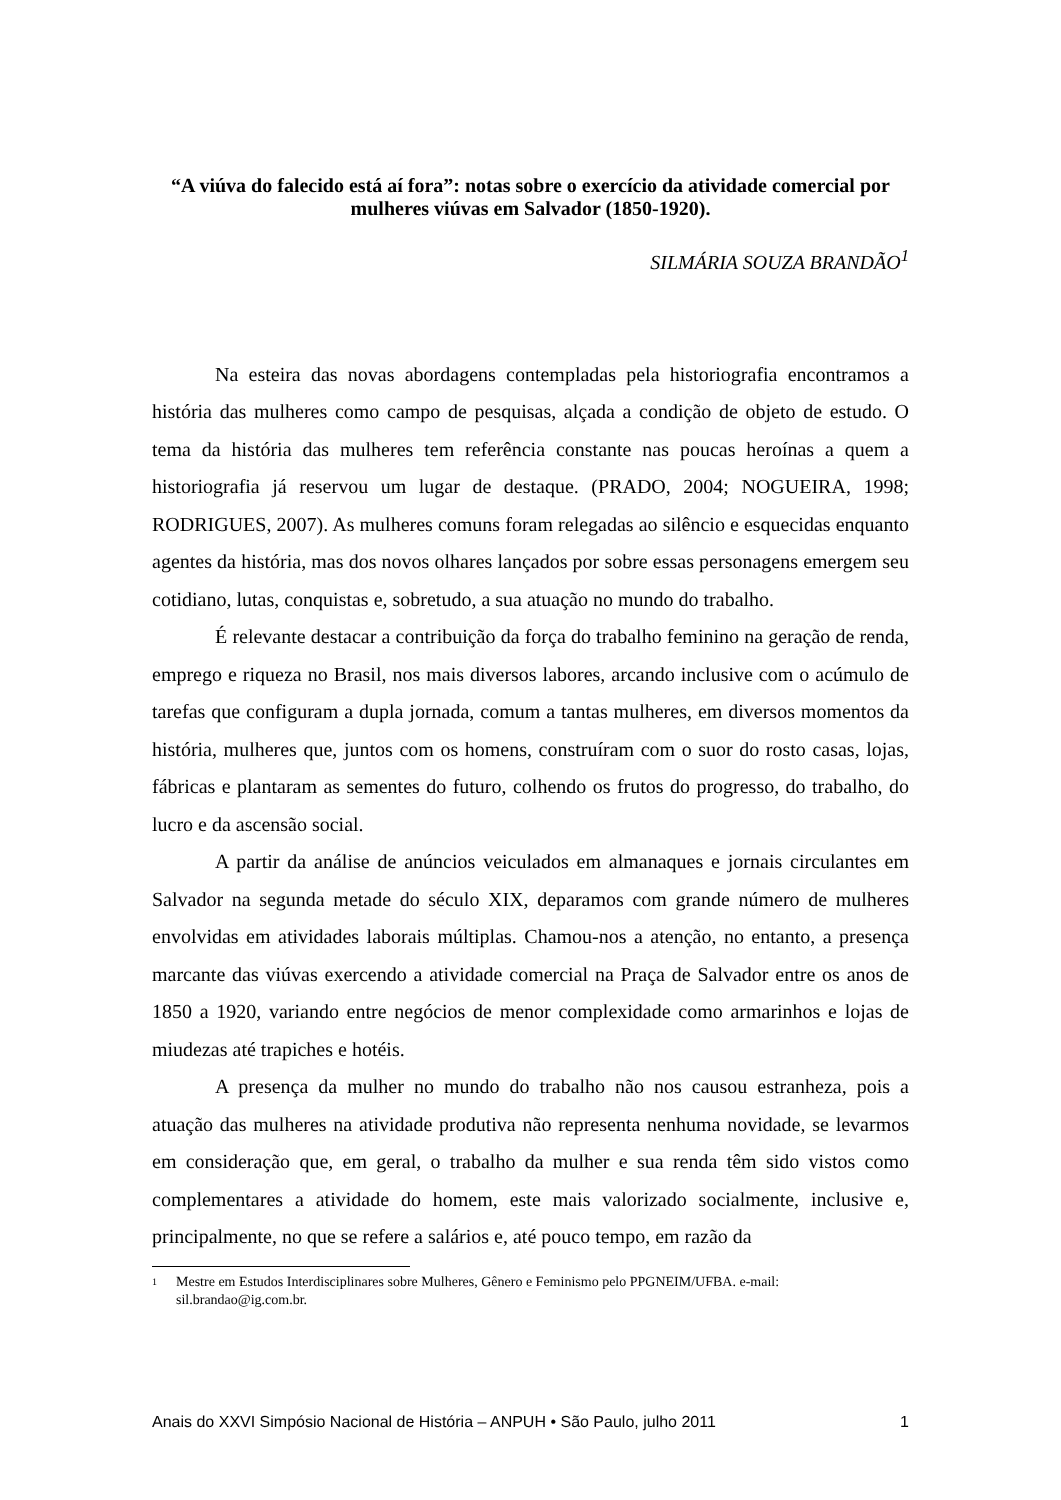“A viúva do falecido está aí fora”: notas sobre o exercício da atividade comercial por mulheres viúvas em Salvador (1850-1920).
SILMÁRIA SOUZA BRANDÃO<sup>1</sup>
Na esteira das novas abordagens contempladas pela historiografia encontramos a história das mulheres como campo de pesquisas, alçada a condição de objeto de estudo. O tema da história das mulheres tem referência constante nas poucas heroínas a quem a historiografia já reservou um lugar de destaque. (PRADO, 2004; NOGUEIRA, 1998; RODRIGUES, 2007). As mulheres comuns foram relegadas ao silêncio e esquecidas enquanto agentes da história, mas dos novos olhares lançados por sobre essas personagens emergem seu cotidiano, lutas, conquistas e, sobretudo, a sua atuação no mundo do trabalho.
É relevante destacar a contribuição da força do trabalho feminino na geração de renda, emprego e riqueza no Brasil, nos mais diversos labores, arcando inclusive com o acúmulo de tarefas que configuram a dupla jornada, comum a tantas mulheres, em diversos momentos da história, mulheres que, juntos com os homens, construíram com o suor do rosto casas, lojas, fábricas e plantaram as sementes do futuro, colhendo os frutos do progresso, do trabalho, do lucro e da ascensão social.
A partir da análise de anúncios veiculados em almanaques e jornais circulantes em Salvador na segunda metade do século XIX, deparamos com grande número de mulheres envolvidas em atividades laborais múltiplas. Chamou-nos a atenção, no entanto, a presença marcante das viúvas exercendo a atividade comercial na Praça de Salvador entre os anos de 1850 a 1920, variando entre negócios de menor complexidade como armarinhos e lojas de miudezas até trapiches e hotéis.
A presença da mulher no mundo do trabalho não nos causou estranheza, pois a atuação das mulheres na atividade produtiva não representa nenhuma novidade, se levarmos em consideração que, em geral, o trabalho da mulher e sua renda têm sido vistos como complementares a atividade do homem, este mais valorizado socialmente, inclusive e, principalmente, no que se refere a salários e, até pouco tempo, em razão da
<sup>1</sup> Mestre em Estudos Interdisciplinares sobre Mulheres, Gênero e Feminismo pelo PPGNEIM/UFBA. e-mail: sil.brandao@ig.com.br.
Anais do XXVI Simpósio Nacional de História – ANPUH • São Paulo, julho 2011 1